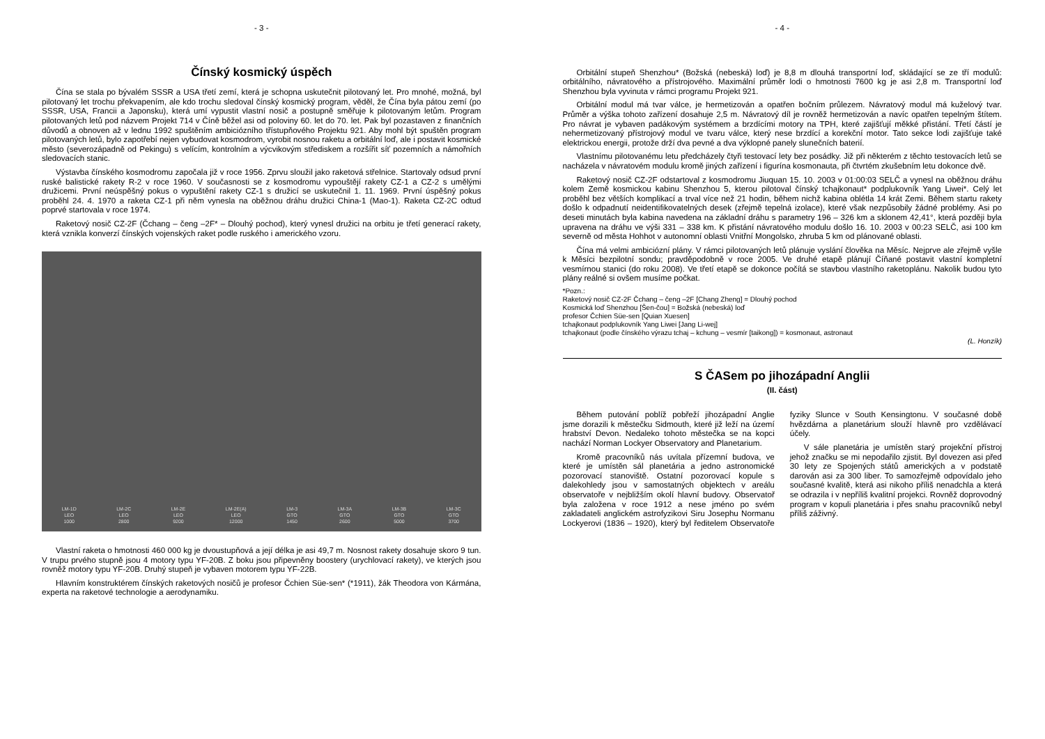- 3 -
Čínský kosmický úspěch
Čína se stala po bývalém SSSR a USA třetí zemí, která je schopna uskutečnit pilotovaný let. Pro mnohé, možná, byl pilotovaný let trochu překvapením, ale kdo trochu sledoval čínský kosmický program, věděl, že Čína byla pátou zemí (po SSSR, USA, Francii a Japonsku), která umí vypustit vlastní nosič a postupně směřuje k pilotovaným letům. Program pilotovaných letů pod názvem Projekt 714 v Číně běžel asi od poloviny 60. let do 70. let. Pak byl pozastaven z finančních důvodů a obnoven až v lednu 1992 spuštěním ambiciózního třístupňového Projektu 921. Aby mohl být spuštěn program pilotovaných letů, bylo zapotřebí nejen vybudovat kosmodrom, vyrobit nosnou raketu a orbitální loď, ale i postavit kosmické město (severozápadně od Pekingu) s velícím, kontrolním a výcvikovým střediskem a rozšířit síť pozemních a námořních sledovacích stanic.
Výstavba čínského kosmodromu započala již v roce 1956. Zprvu sloužil jako raketová střelnice. Startovaly odsud první ruské balistické rakety R-2 v roce 1960. V současnosti se z kosmodromu vypouštějí rakety CZ-1 a CZ-2 s umělými družicemi. První neúspěšný pokus o vypuštění rakety CZ-1 s družicí se uskutečnil 1. 11. 1969. První úspěšný pokus proběhl 24. 4. 1970 a raketa CZ-1 při něm vynesla na oběžnou dráhu družici China-1 (Mao-1). Raketa CZ-2C odtud poprvé startovala v roce 1974.
Raketový nosič CZ-2F (Čchang – čeng –2F* – Dlouhý pochod), který vynesl družici na orbitu je třetí generací rakety, která vznikla konverzí čínských vojenských raket podle ruského i amerického vzoru.
LM-1D
LEO
1000 LM-2C
LEO
2800 LM-2E
LEO
9200 LM-2E(A)
LEO
12000 LM-3
GTO
1450 LM-3A
GTO
2600 LM-3B
GTO
5000 LM-3C
GTO
3700
Vlastní raketa o hmotnosti 460 000 kg je dvoustupňová a její délka je asi 49,7 m. Nosnost rakety dosahuje skoro 9 tun. V trupu prvého stupně jsou 4 motory typu YF-20B. Z boku jsou připevněny boostery (urychlovací rakety), ve kterých jsou rovněž motory typu YF-20B. Druhý stupeň je vybaven motorem typu YF-22B.
Hlavním konstruktérem čínských raketových nosičů je profesor Čchien Süe-sen* (*1911), žák Theodora von Kármána, experta na raketové technologie a aerodynamiku.
- 4 -
Orbitální stupeň Shenzhou* (Božská (nebeská) loď) je 8,8 m dlouhá transportní loď, skládající se ze tří modulů: orbitálního, návratového a přístrojového. Maximální průměr lodi o hmotnosti 7600 kg je asi 2,8 m. Transportní loď Shenzhou byla vyvinuta v rámci programu Projekt 921.
Orbitální modul má tvar válce, je hermetizován a opatřen bočním průlezem. Návratový modul má kuželový tvar. Průměr a výška tohoto zařízení dosahuje 2,5 m. Návratový díl je rovněž hermetizován a navíc opatřen tepelným štítem. Pro návrat je vybaven padákovým systémem a brzdícími motory na TPH, které zajišťují měkké přistání. Třetí částí je nehermetizovaný přístrojový modul ve tvaru válce, který nese brzdící a korekční motor. Tato sekce lodi zajišťuje také elektrickou energii, protože drží dva pevné a dva výklopné panely slunečních baterií.
Vlastnímu pilotovanému letu předcházely čtyři testovací lety bez posádky. Již při některém z těchto testovacích letů se nacházela v návratovém modulu kromě jiných zařízení i figurína kosmonauta, při čtvrtém zkušebním letu dokonce dvě.
Raketový nosič CZ-2F odstartoval z kosmodromu Jiuquan 15. 10. 2003 v 01:00:03 SELČ a vynesl na oběžnou dráhu kolem Země kosmickou kabinu Shenzhou 5, kterou pilotoval čínský tchajkonaut* podplukovník Yang Liwei*. Celý let proběhl bez větších komplikací a trval více než 21 hodin, během nichž kabina oblétla 14 krát Zemi. Během startu rakety došlo k odpadnutí neidentifikovatelných desek (zřejmě tepelná izolace), které však nezpůsobily žádné problémy. Asi po deseti minutách byla kabina navedena na základní dráhu s parametry 196 – 326 km a sklonem 42,41°, která později byla upravena na dráhu ve výši 331 – 338 km. K přistání návratového modulu došlo 16. 10. 2003 v 00:23 SELČ, asi 100 km severně od města Hohhot v autonomní oblasti Vnitřní Mongolsko, zhruba 5 km od plánované oblasti.
Čína má velmi ambiciózní plány. V rámci pilotovaných letů plánuje vyslání člověka na Měsíc. Nejprve ale zřejmě vyšle k Měsíci bezpilotní sondu; pravděpodobně v roce 2005. Ve druhé etapě plánují Číňané postavit vlastní kompletní vesmírnou stanici (do roku 2008). Ve třetí etapě se dokonce počítá se stavbou vlastního raketoplánu. Nakolik budou tyto plány reálné si ovšem musíme počkat.
*Pozn.:
Raketový nosič CZ-2F Čchang – čeng –2F [Chang Zheng] = Dlouhý pochod
Kosmická loď Shenzhou [Šen-čou] = Božská (nebeská) loď
profesor Čchien Süe-sen [Quian Xuesen]
tchajkonaut podplukovník Yang Liwei [Jang Li-wej]
tchajkonaut (podle čínského výrazu tchaj – kchung – vesmír [taikong]) = kosmonaut, astronaut
(L. Honzík)
S ČASem po jihozápadní Anglii
(II. část)
Během putování poblíž pobřeží jihozápadní Anglie jsme dorazili k městečku Sidmouth, které již leží na území hrabství Devon. Nedaleko tohoto městečka se na kopci nachází Norman Lockyer Observatory and Planetarium.
Kromě pracovníků nás uvítala přízemní budova, ve které je umístěn sál planetária a jedno astronomické pozorovací stanoviště. Ostatní pozorovací kopule s dalekohledy jsou v samostatných objektech v areálu observatoře v nejbližším okolí hlavní budovy. Observatoř byla založena v roce 1912 a nese jméno po svém zakladateli anglickém astrofyzikovi Siru Josephu Normanu Lockyerovi (1836 – 1920), který byl ředitelem Observatoře fyziky Slunce v South Kensingtonu. V současné době hvězdárna a planetárium slouží hlavně pro vzdělávací účely.
V sále planetária je umístěn starý projekční přístroj jehož značku se mi nepodařilo zjistit. Byl dovezen asi před 30 lety ze Spojených států amerických a v podstatě darován asi za 300 liber. To samozřejmě odpovídalo jeho současné kvalitě, která asi nikoho příliš nenadchla a která se odrazila i v nepříliš kvalitní projekci. Rovněž doprovodný program v kopuli planetária i přes snahu pracovníků nebyl příliš záživný.